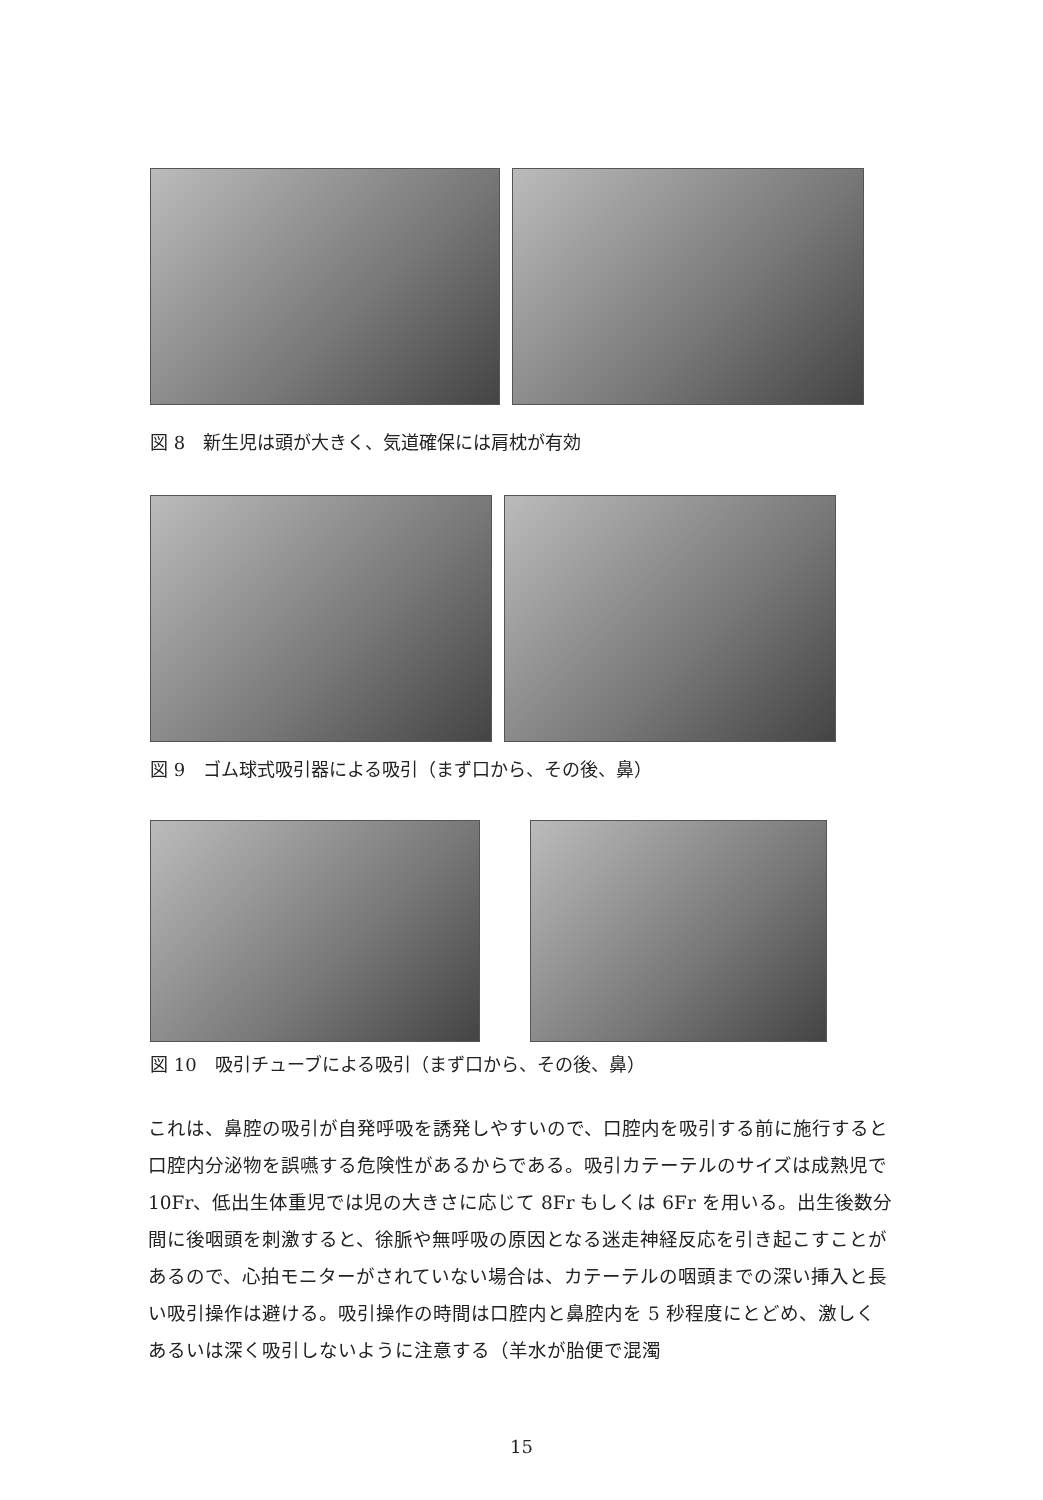図 8　新生児は頭が大きく、気道確保には肩枕が有効
図 9　ゴム球式吸引器による吸引（まず口から、その後、鼻）
図 10　吸引チューブによる吸引（まず口から、その後、鼻）
これは、鼻腔の吸引が自発呼吸を誘発しやすいので、口腔内を吸引する前に施行すると口腔内分泌物を誤嚥する危険性があるからである。吸引カテーテルのサイズは成熟児で 10Fr、低出生体重児では児の大きさに応じて 8Fr もしくは 6Fr を用いる。出生後数分間に後咽頭を刺激すると、徐脈や無呼吸の原因となる迷走神経反応を引き起こすことがあるので、心拍モニターがされていない場合は、カテーテルの咽頭までの深い挿入と長い吸引操作は避ける。吸引操作の時間は口腔内と鼻腔内を 5 秒程度にとどめ、激しくあるいは深く吸引しないように注意する（羊水が胎便で混濁
15